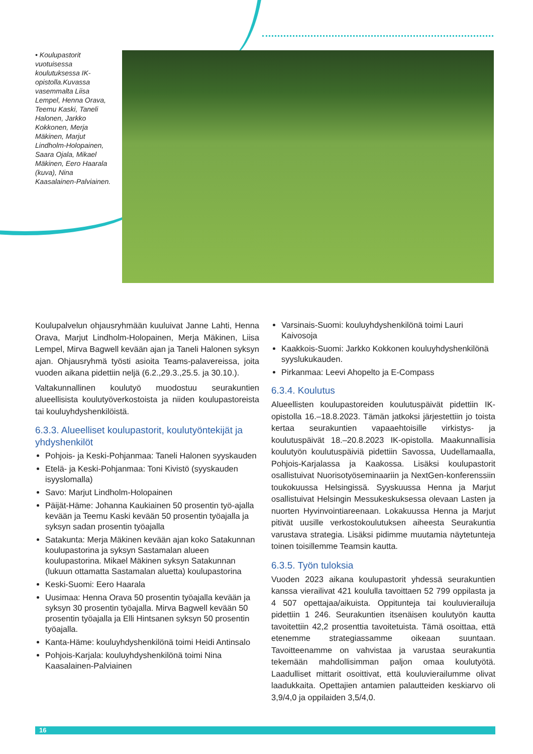• Koulupastorit vuotuisessa koulutuksessa IK-opistolla.Kuvassa vasemmalta Liisa Lempel, Henna Orava, Teemu Kaski, Taneli Halonen, Jarkko Kokkonen, Merja Mäkinen, Marjut Lindholm-Holopainen, Saara Ojala, Mikael Mäkinen, Eero Haarala (kuva), Nina Kaasalainen-Palviainen.
Koulupalvelun ohjausryhmään kuuluivat Janne Lahti, Henna Orava, Marjut Lindholm-Holopainen, Merja Mäkinen, Liisa Lempel, Mirva Bagwell kevään ajan ja Taneli Halonen syksyn ajan. Ohjausryhmä työsti asioita Teams-palavereissa, joita vuoden aikana pidettiin neljä (6.2.,29.3.,25.5. ja 30.10.).
Valtakunnallinen koulutyö muodostuu seurakuntien alueellisista koulutyöverkostoista ja niiden koulupastoreista tai kouluyhdyshenkilöistä.
6.3.3. Alueelliset koulupastorit, koulutyöntekijät ja yhdyshenkilöt
Pohjois- ja Keski-Pohjanmaa: Taneli Halonen syyskauden
Etelä- ja Keski-Pohjanmaa: Toni Kivistö (syyskauden isyyslomalla)
Savo: Marjut Lindholm-Holopainen
Päijät-Häme: Johanna Kaukiainen 50 prosentin työ-ajalla kevään ja Teemu Kaski kevään 50 prosentin työajalla ja syksyn sadan prosentin työajalla
Satakunta: Merja Mäkinen kevään ajan koko Satakunnan koulupastorina ja syksyn Sastamalan alueen koulupastorina. Mikael Mäkinen syksyn Satakunnan (lukuun ottamatta Sastamalan aluetta) koulupastorina
Keski-Suomi: Eero Haarala
Uusimaa: Henna Orava 50 prosentin työajalla kevään ja syksyn 30 prosentin työajalla. Mirva Bagwell kevään 50 prosentin työajalla ja Elli Hintsanen syksyn 50 prosentin työajalla.
Kanta-Häme: kouluyhdyshenkilönä toimi Heidi Antinsalo
Pohjois-Karjala: kouluyhdyshenkilönä toimi Nina Kaasalainen-Palviainen
Varsinais-Suomi: kouluyhdyshenkilönä toimi Lauri Kaivosoja
Kaakkois-Suomi: Jarkko Kokkonen kouluyhdyshenkilönä syyslukukauden.
Pirkanmaa: Leevi Ahopelto ja E-Compass
6.3.4. Koulutus
Alueellisten koulupastoreiden koulutuspäivät pidettiin IK-opistolla 16.–18.8.2023. Tämän jatkoksi järjestettiin jo toista kertaa seurakuntien vapaaehtoisille virkistys- ja koulutuspäivät 18.–20.8.2023 IK-opistolla. Maakunnallisia koulutyön koulutuspäiviä pidettiin Savossa, Uudellamaalla, Pohjois-Karjalassa ja Kaakossa. Lisäksi koulupastorit osallistuivat Nuorisotyöseminaariin ja NextGen-konferenssiin toukokuussa Helsingissä. Syyskuussa Henna ja Marjut osallistuivat Helsingin Messukeskuksessa olevaan Lasten ja nuorten Hyvinvointiareenaan. Lokakuussa Henna ja Marjut pitivät uusille verkostokoulutuksen aiheesta Seurakuntia varustava strategia. Lisäksi pidimme muutamia näytetunteja toinen toisillemme Teamsin kautta.
6.3.5. Työn tuloksia
Vuoden 2023 aikana koulupastorit yhdessä seurakuntien kanssa vierailivat 421 koululla tavoittaen 52 799 oppilasta ja 4 507 opettajaa/aikuista. Oppitunteja tai kouluvierailuja pidettiin 1 246. Seurakuntien itsenäisen koulutyön kautta tavoitettiin 42,2 prosenttia tavoitetuista. Tämä osoittaa, että etenemme strategiassamme oikeaan suuntaan. Tavoitteenamme on vahvistaa ja varustaa seurakuntia tekemään mahdollisimman paljon omaa koulutyötä. Laadulliset mittarit osoittivat, että kouluvierailumme olivat laadukkaita. Opettajien antamien palautteiden keskiarvo oli 3,9/4,0 ja oppilaiden 3,5/4,0.
16